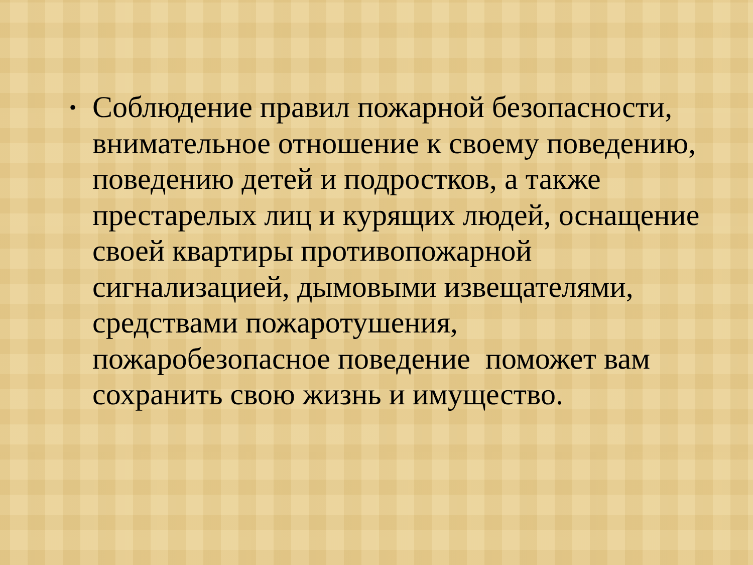• Соблюдение правил пожарной безопасности, внимательное отношение к своему поведению, поведению детей и подростков, а также престарелых лиц и курящих людей, оснащение своей квартиры противопожарной сигнализацией, дымовыми извещателями, средствами пожаротушения, пожаробезопасное поведение поможет вам сохранить свою жизнь и имущество.